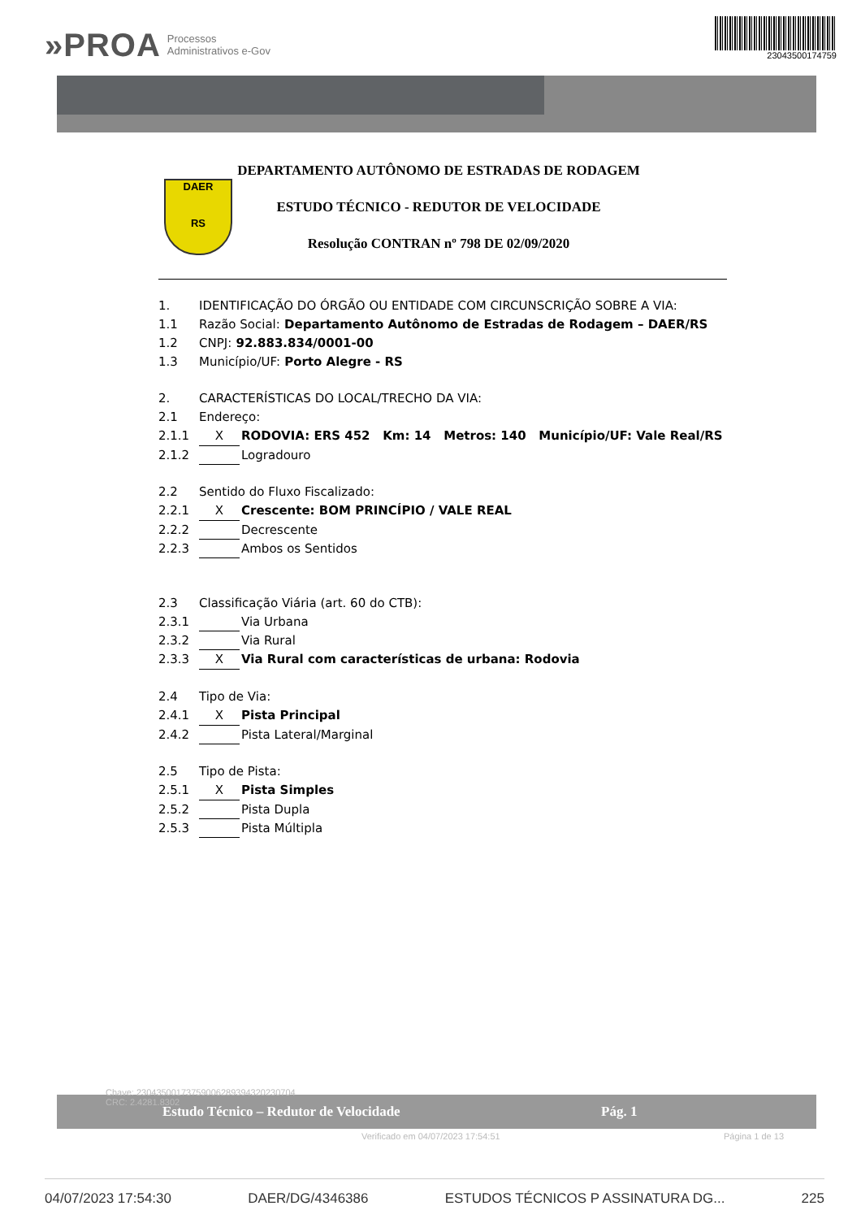»PROA Processos
Administrativos e-Gov
23043500174759
DAER
RS
DEPARTAMENTO AUTÔNOMO DE ESTRADAS DE RODAGEM
ESTUDO TÉCNICO - REDUTOR DE VELOCIDADE
Resolução CONTRAN nº 798 DE 02/09/2020
1. IDENTIFICAÇÃO DO ÓRGÃO OU ENTIDADE COM CIRCUNSCRIÇÃO SOBRE A VIA:
1.1 Razão Social: Departamento Autônomo de Estradas de Rodagem – DAER/RS
1.2 CNPJ: 92.883.834/0001-00
1.3 Município/UF: Porto Alegre - RS
2. CARACTERÍSTICAS DO LOCAL/TRECHO DA VIA:
2.1 Endereço:
2.1.1 X RODOVIA: ERS 452 Km: 14 Metros: 140 Município/UF: Vale Real/RS
2.1.2 Logradouro
2.2 Sentido do Fluxo Fiscalizado:
2.2.1 X Crescente: BOM PRINCÍPIO / VALE REAL
2.2.2 Decrescente
2.2.3 Ambos os Sentidos
2.3 Classificação Viária (art. 60 do CTB):
2.3.1 Via Urbana
2.3.2 Via Rural
2.3.3 X Via Rural com características de urbana: Rodovia
2.4 Tipo de Via:
2.4.1 X Pista Principal
2.4.2 Pista Lateral/Marginal
2.5 Tipo de Pista:
2.5.1 X Pista Simples
2.5.2 Pista Dupla
2.5.3 Pista Múltipla
Estudo Técnico – Redutor de Velocidade Pág. 1
Chave: 23043500173759006289394320230704
CRC: 2.4281.8302
Verificado em 04/07/2023 17:54:51 Página 1 de 13
04/07/2023 17:54:30 DAER/DG/4346386 ESTUDOS TÉCNICOS P ASSINATURA DG... 225